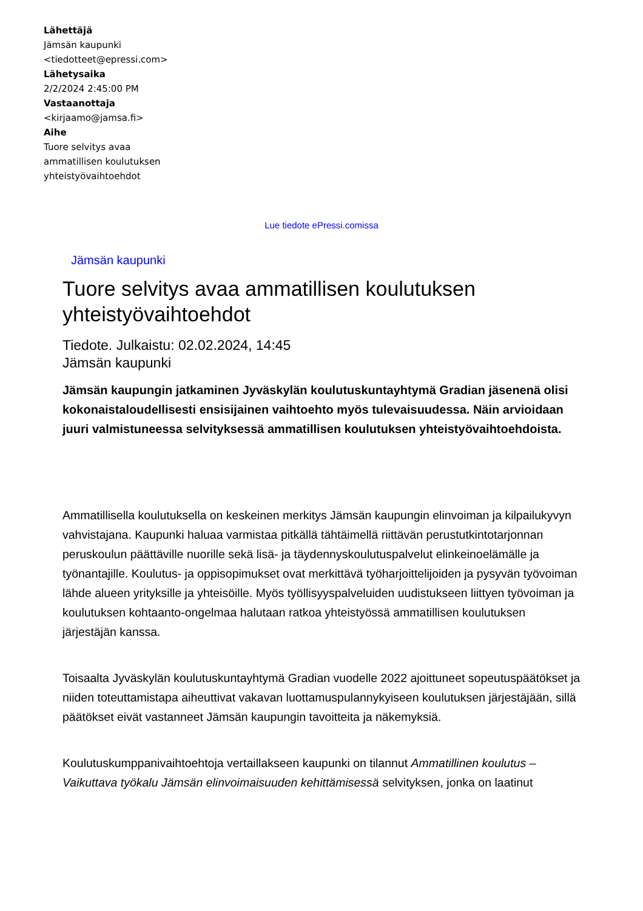Lähettäjä
Jämsän kaupunki <tiedotteet@epressi.com>
Lähetysaika
2/2/2024 2:45:00 PM
Vastaanottaja
<kirjaamo@jamsa.fi>
Aihe
Tuore selvitys avaa ammatillisen koulutuksen yhteistyövaihtoehdot
Lue tiedote ePressi.comissa
Jämsän kaupunki
Tuore selvitys avaa ammatillisen koulutuksen yhteistyövaihtoehdot
Tiedote. Julkaistu: 02.02.2024, 14:45
Jämsän kaupunki
Jämsän kaupungin jatkaminen Jyväskylän koulutuskuntayhtymä Gradian jäsenenä olisi kokonaistaloudellisesti ensisijainen vaihtoehto myös tulevaisuudessa. Näin arvioidaan juuri valmistuneessa selvityksessä ammatillisen koulutuksen yhteistyövaihtoehdoista.
Ammatillisella koulutuksella on keskeinen merkitys Jämsän kaupungin elinvoiman ja kilpailukyvyn vahvistajana. Kaupunki haluaa varmistaa pitkällä tähtäimellä riittävän perustutkintotarjonnan peruskoulun päättäville nuorille sekä lisä- ja täydennyskoulutuspalvelut elinkeinoelämälle ja työnantajille. Koulutus- ja oppisopimukset ovat merkittävä työharjoittelijoiden ja pysyvän työvoiman lähde alueen yrityksille ja yhteisöille. Myös työllisyyspalveluiden uudistukseen liittyen työvoiman ja koulutuksen kohtaanto-ongelmaa halutaan ratkoa yhteistyössä ammatillisen koulutuksen järjestäjän kanssa.
Toisaalta Jyväskylän koulutuskuntayhtymä Gradian vuodelle 2022 ajoittuneet sopeutuspäätökset ja niiden toteuttamistapa aiheuttivat vakavan luottamuspulannykyiseen koulutuksen järjestäjään, sillä päätökset eivät vastanneet Jämsän kaupungin tavoitteita ja näkemyksiä.
Koulutuskumppanivaihtoehtoja vertaillakseen kaupunki on tilannut Ammatillinen koulutus – Vaikuttava työkalu Jämsän elinvoimaisuuden kehittämisessä selvityksen, jonka on laatinut